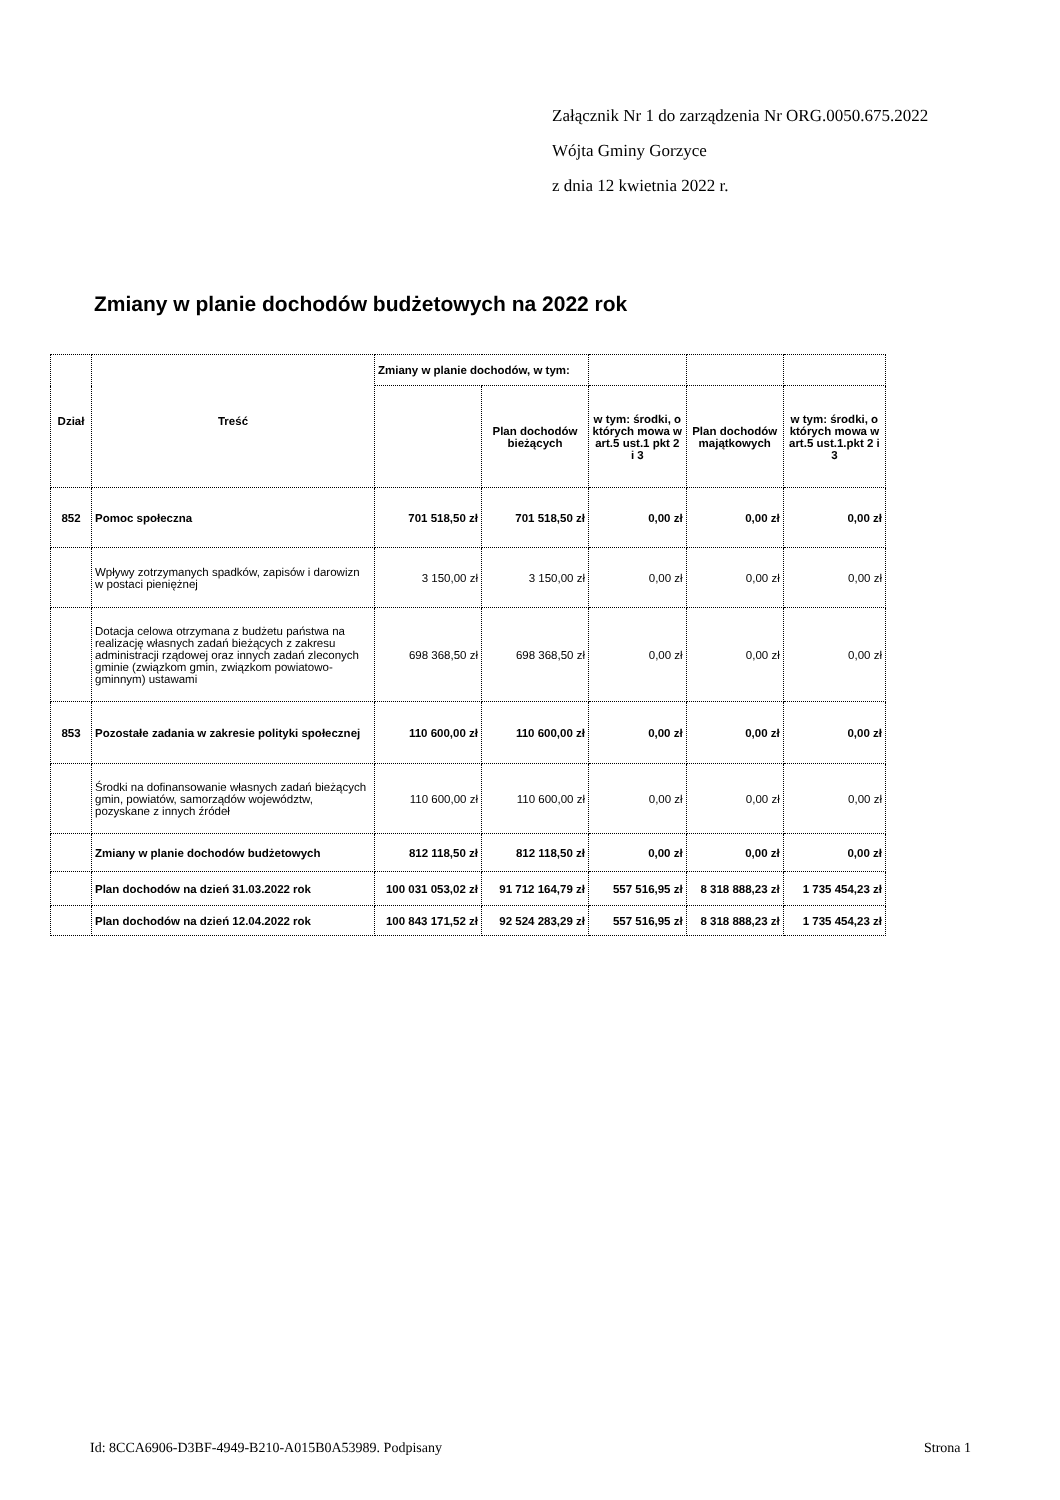Załącznik Nr 1 do zarządzenia Nr ORG.0050.675.2022
Wójta Gminy Gorzyce
z dnia 12 kwietnia 2022 r.
Zmiany w planie dochodów budżetowych na 2022 rok
| Dział | Treść | Zmiany w planie dochodów, w tym: | | | | |
| | | | Plan dochodów bieżących | w tym: środki, o których mowa w art.5 ust.1 pkt 2 i 3 | Plan dochodów majątkowych | w tym: środki, o których mowa w art.5 ust.1.pkt 2 i 3 |
| 852 | Pomoc społeczna | 701 518,50 zł | 701 518,50 zł | 0,00 zł | 0,00 zł | 0,00 zł |
| | Wpływy zotrzymanych spadków, zapisów i darowizn w postaci pieniężnej | 3 150,00 zł | 3 150,00 zł | 0,00 zł | 0,00 zł | 0,00 zł |
| | Dotacja celowa otrzymana z budżetu państwa na realizację własnych zadań bieżących z zakresu administracji rządowej oraz innych zadań zleconych gminie (związkom gmin, związkom powiatowo-gminnym) ustawami | 698 368,50 zł | 698 368,50 zł | 0,00 zł | 0,00 zł | 0,00 zł |
| 853 | Pozostałe zadania w zakresie polityki społecznej | 110 600,00 zł | 110 600,00 zł | 0,00 zł | 0,00 zł | 0,00 zł |
| | Środki na dofinansowanie własnych zadań bieżących gmin, powiatów, samorządów województw, pozyskane z innych źródeł | 110 600,00 zł | 110 600,00 zł | 0,00 zł | 0,00 zł | 0,00 zł |
| | Zmiany w planie dochodów budżetowych | 812 118,50 zł | 812 118,50 zł | 0,00 zł | 0,00 zł | 0,00 zł |
| | Plan dochodów na dzień 31.03.2022 rok | 100 031 053,02 zł | 91 712 164,79 zł | 557 516,95 zł | 8 318 888,23 zł | 1 735 454,23 zł |
| | Plan dochodów na dzień 12.04.2022 rok | 100 843 171,52 zł | 92 524 283,29 zł | 557 516,95 zł | 8 318 888,23 zł | 1 735 454,23 zł |
Id: 8CCA6906-D3BF-4949-B210-A015B0A53989. Podpisany
Strona 1